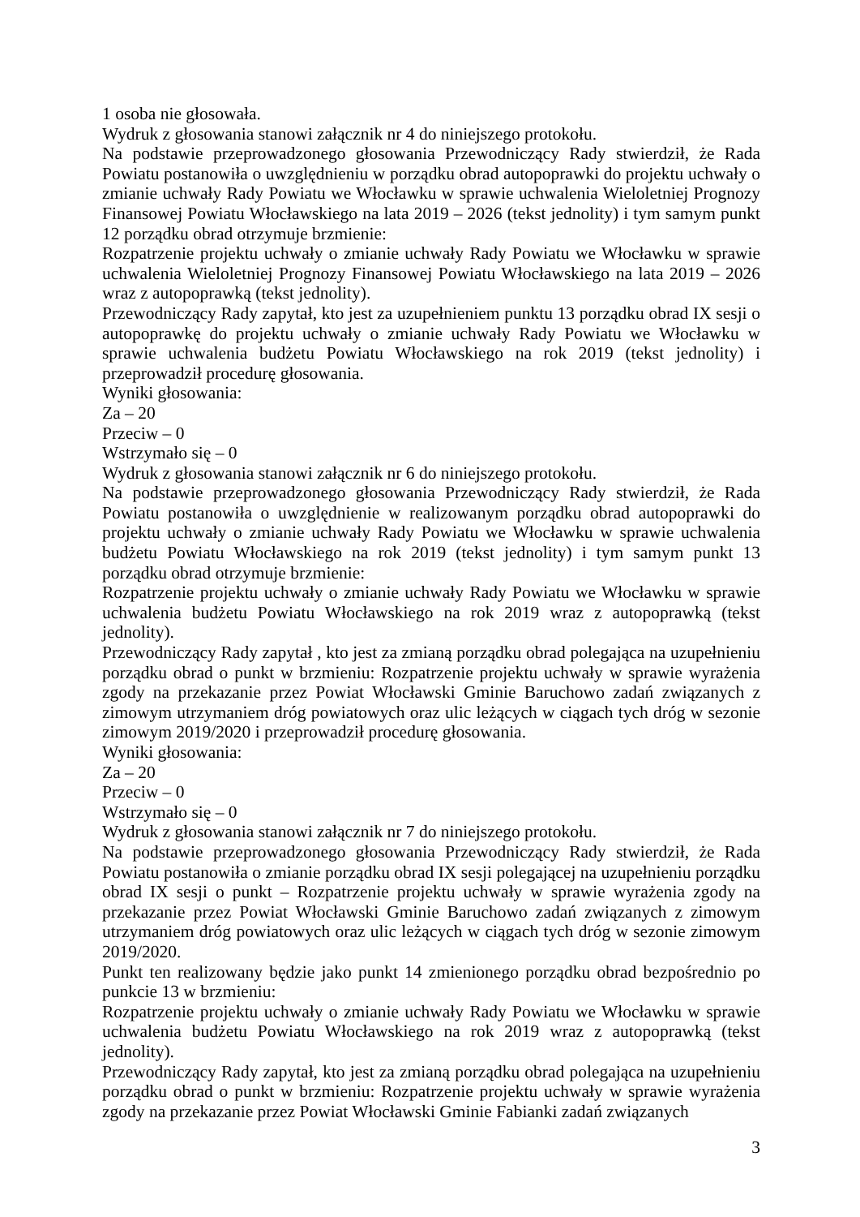1 osoba nie głosowała.
Wydruk z głosowania stanowi załącznik nr 4 do niniejszego protokołu.
Na podstawie przeprowadzonego głosowania Przewodniczący Rady stwierdził, że Rada Powiatu postanowiła o uwzględnieniu w porządku obrad autopoprawki do projektu uchwały o zmianie uchwały Rady Powiatu we Włocławku w sprawie uchwalenia Wieloletniej Prognozy Finansowej Powiatu Włocławskiego na lata 2019 – 2026 (tekst jednolity) i tym samym punkt 12 porządku obrad otrzymuje brzmienie:
Rozpatrzenie projektu uchwały o zmianie uchwały Rady Powiatu we Włocławku w sprawie uchwalenia Wieloletniej Prognozy Finansowej Powiatu Włocławskiego na lata 2019 – 2026 wraz z autopoprawką (tekst jednolity).
Przewodniczący Rady zapytał, kto jest za uzupełnieniem punktu 13 porządku obrad IX sesji o autopoprawkę do projektu uchwały o zmianie uchwały Rady Powiatu we Włocławku w sprawie uchwalenia budżetu Powiatu Włocławskiego na rok 2019 (tekst jednolity) i przeprowadził procedurę głosowania.
Wyniki głosowania:
Za – 20
Przeciw – 0
Wstrzymało się – 0
Wydruk z głosowania stanowi załącznik nr 6 do niniejszego protokołu.
Na podstawie przeprowadzonego głosowania Przewodniczący Rady stwierdził, że Rada Powiatu postanowiła o uwzględnienie w realizowanym porządku obrad autopoprawki do projektu uchwały o zmianie uchwały Rady Powiatu we Włocławku w sprawie uchwalenia budżetu Powiatu Włocławskiego na rok 2019 (tekst jednolity) i tym samym punkt 13 porządku obrad otrzymuje brzmienie:
Rozpatrzenie projektu uchwały o zmianie uchwały Rady Powiatu we Włocławku w sprawie uchwalenia budżetu Powiatu Włocławskiego na rok 2019 wraz z autopoprawką (tekst jednolity).
Przewodniczący Rady zapytał , kto jest za zmianą porządku obrad polegająca na uzupełnieniu porządku obrad o punkt w brzmieniu: Rozpatrzenie projektu uchwały w sprawie wyrażenia zgody na przekazanie przez Powiat Włocławski Gminie Baruchowo zadań związanych z zimowym utrzymaniem dróg powiatowych oraz ulic leżących w ciągach tych dróg w sezonie zimowym 2019/2020 i przeprowadził procedurę głosowania.
Wyniki głosowania:
Za – 20
Przeciw – 0
Wstrzymało się – 0
Wydruk z głosowania stanowi załącznik nr 7 do niniejszego protokołu.
Na podstawie przeprowadzonego głosowania Przewodniczący Rady stwierdził, że Rada Powiatu postanowiła o zmianie porządku obrad IX sesji polegającej na uzupełnieniu porządku obrad IX sesji o punkt – Rozpatrzenie projektu uchwały w sprawie wyrażenia zgody na przekazanie przez Powiat Włocławski Gminie Baruchowo zadań związanych z zimowym utrzymaniem dróg powiatowych oraz ulic leżących w ciągach tych dróg w sezonie zimowym 2019/2020.
Punkt ten realizowany będzie jako punkt 14 zmienionego porządku obrad bezpośrednio po punkcie 13 w brzmieniu:
Rozpatrzenie projektu uchwały o zmianie uchwały Rady Powiatu we Włocławku w sprawie uchwalenia budżetu Powiatu Włocławskiego na rok 2019 wraz z autopoprawką (tekst jednolity).
Przewodniczący Rady zapytał, kto jest za zmianą porządku obrad polegająca na uzupełnieniu porządku obrad o punkt w brzmieniu: Rozpatrzenie projektu uchwały w sprawie wyrażenia zgody na przekazanie przez Powiat Włocławski Gminie Fabianki zadań związanych
3